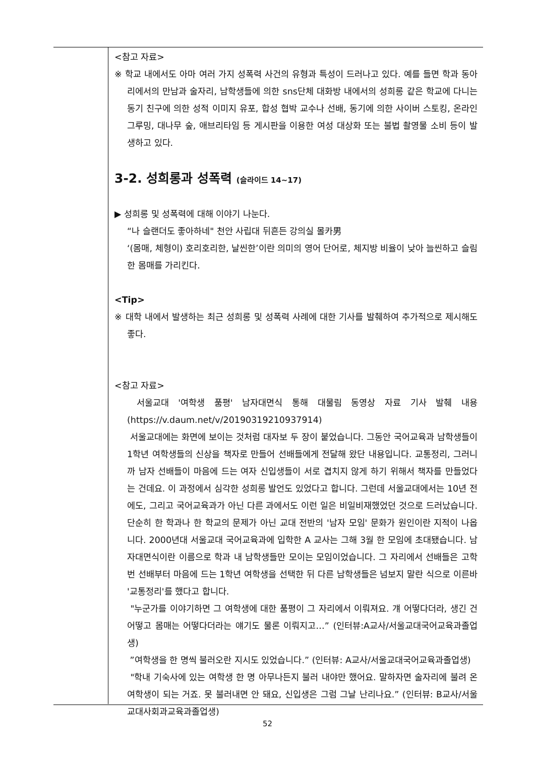<참고 자료>
※ 학교 내에서도 아마 여러 가지 성폭력 사건의 유형과 특성이 드러나고 있다. 예를 들면 학과 동아리에서의 만남과 술자리, 남학생들에 의한 sns단체 대화방 내에서의 성희롱 같은 학교에 다니는 동기 친구에 의한 성적 이미지 유포, 합성 협박 교수나 선배, 동기에 의한 사이버 스토킹, 온라인 그루밍, 대나무 숲, 애브리타임 등 게시판을 이용한 여성 대상화 또는 불법 촬영물 소비 등이 발생하고 있다.
3-2. 성희롱과 성폭력 (슬라이드 14~17)
▶ 성희롱 및 성폭력에 대해 이야기 나눈다.
“나 슬랜더도 좋아하네" 천안 사립대 뒤흔든 강의실 몰카男
‘(몸매, 체형이) 호리호리한, 날씬한’이란 의미의 영어 단어로, 체지방 비율이 낮아 늘씬하고 슬림한 몸매를 가리킨다.
<Tip>
※ 대학 내에서 발생하는 최근 성희롱 및 성폭력 사례에 대한 기사를 발췌하여 추가적으로 제시해도 좋다.
<참고 자료>
서울교대 '여학생 품평' 남자대면식 통해 대물림 동영상 자료 기사 발췌 내용 (https://v.daum.net/v/20190319210937914)
서울교대에는 화면에 보이는 것처럼 대자보 두 장이 붙었습니다. 그동안 국어교육과 남학생들이 1학년 여학생들의 신상을 책자로 만들어 선배들에게 전달해 왔단 내용입니다. 교통정리, 그러니까 남자 선배들이 마음에 드는 여자 신입생들이 서로 겹치지 않게 하기 위해서 책자를 만들었다는 건데요. 이 과정에서 심각한 성희롱 발언도 있었다고 합니다. 그런데 서울교대에서는 10년 전에도, 그리고 국어교육과가 아닌 다른 과에서도 이런 일은 비일비재했었던 것으로 드러났습니다. 단순히 한 학과나 한 학교의 문제가 아닌 교대 전반의 '남자 모임' 문화가 원인이란 지적이 나옵니다. 2000년대 서울교대 국어교육과에 입학한 A 교사는 그해 3월 한 모임에 초대됐습니다. 남자대면식이란 이름으로 학과 내 남학생들만 모이는 모임이었습니다. 그 자리에서 선배들은 고학번 선배부터 마음에 드는 1학년 여학생을 선택한 뒤 다른 남학생들은 넘보지 말란 식으로 이른바 '교통정리'를 했다고 합니다.
"누군가를 이야기하면 그 여학생에 대한 품평이 그 자리에서 이뤄져요. 걔 어떻다더라, 생긴 건 어떻고 몸매는 어떻다더라는 얘기도 물론 이뤄지고…” (인터뷰:A교사/서울교대국어교육과졸업생)
”여학생을 한 명씩 불러오란 지시도 있었습니다.” (인터뷰: A교사/서울교대국어교육과졸업생)
"학내 기숙사에 있는 여학생 한 명 아무나든지 불러 내야만 했어요. 말하자면 술자리에 불려 온 여학생이 되는 거죠. 못 불러내면 안 돼요, 신입생은 그럼 그날 난리나요.” (인터뷰: B교사/서울교대사회과교육과졸업생)
52